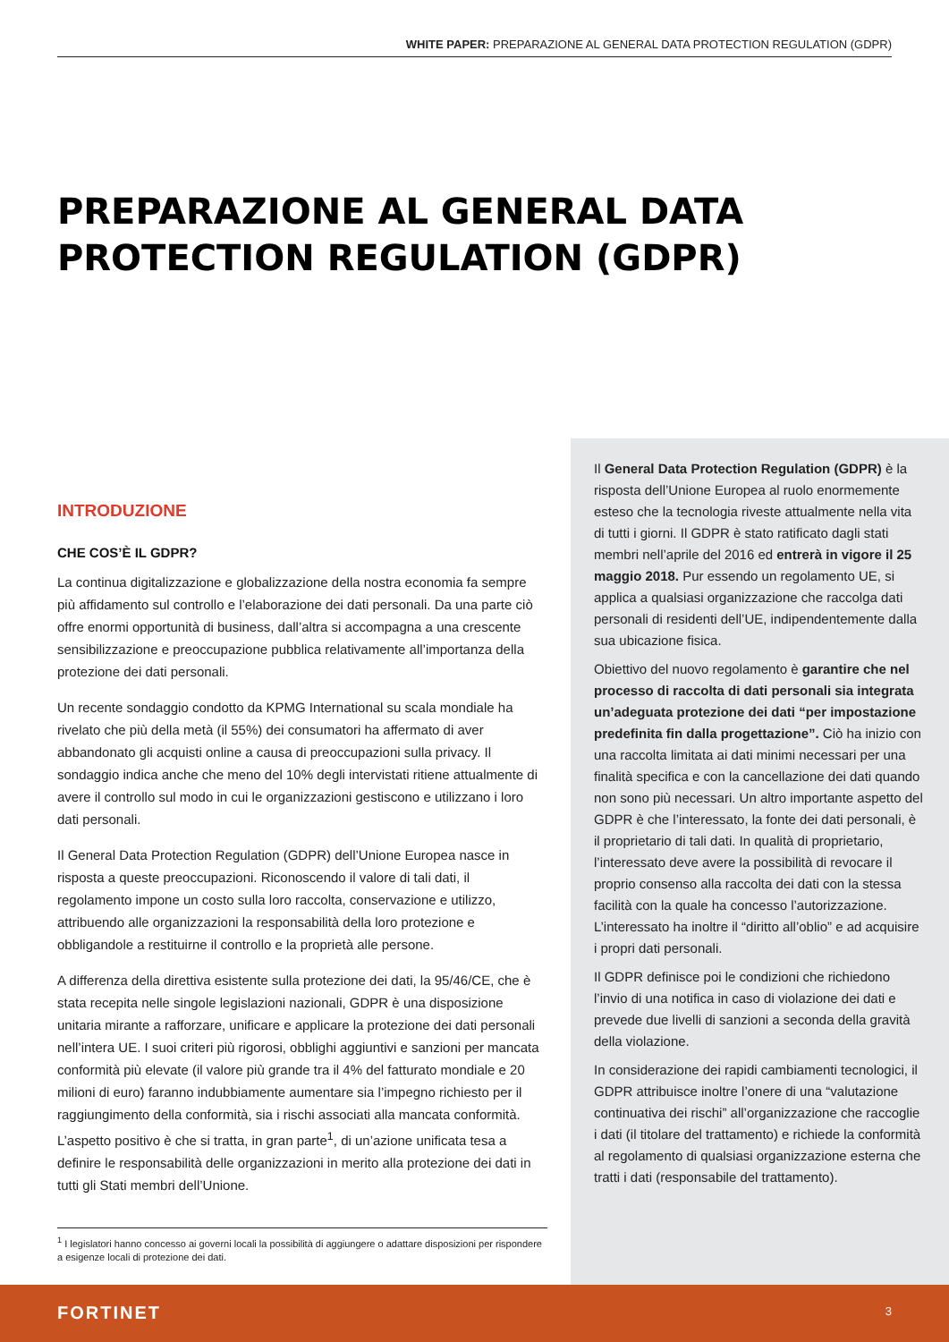WHITE PAPER: PREPARAZIONE AL GENERAL DATA PROTECTION REGULATION (GDPR)
PREPARAZIONE AL GENERAL DATA
PROTECTION REGULATION (GDPR)
INTRODUZIONE
CHE COS’È IL GDPR?
La continua digitalizzazione e globalizzazione della nostra economia fa sempre più affidamento sul controllo e l’elaborazione dei dati personali. Da una parte ciò offre enormi opportunità di business, dall’altra si accompagna a una crescente sensibilizzazione e preoccupazione pubblica relativamente all’importanza della protezione dei dati personali.
Un recente sondaggio condotto da KPMG International su scala mondiale ha rivelato che più della metà (il 55%) dei consumatori ha affermato di aver abbandonato gli acquisti online a causa di preoccupazioni sulla privacy. Il sondaggio indica anche che meno del 10% degli intervistati ritiene attualmente di avere il controllo sul modo in cui le organizzazioni gestiscono e utilizzano i loro dati personali.
Il General Data Protection Regulation (GDPR) dell’Unione Europea nasce in risposta a queste preoccupazioni. Riconoscendo il valore di tali dati, il regolamento impone un costo sulla loro raccolta, conservazione e utilizzo, attribuendo alle organizzazioni la responsabilità della loro protezione e obbligandole a restituirne il controllo e la proprietà alle persone.
A differenza della direttiva esistente sulla protezione dei dati, la 95/46/CE, che è stata recepita nelle singole legislazioni nazionali, GDPR è una disposizione unitaria mirante a rafforzare, unificare e applicare la protezione dei dati personali nell’intera UE. I suoi criteri più rigorosi, obblighi aggiuntivi e sanzioni per mancata conformità più elevate (il valore più grande tra il 4% del fatturato mondiale e 20 milioni di euro) faranno indubbiamente aumentare sia l’impegno richiesto per il raggiungimento della conformità, sia i rischi associati alla mancata conformità. L’aspetto positivo è che si tratta, in gran parte<sup>1</sup>, di un’azione unificata tesa a definire le responsabilità delle organizzazioni in merito alla protezione dei dati in tutti gli Stati membri dell’Unione.
<sup>1</sup> I legislatori hanno concesso ai governi locali la possibilità di aggiungere o adattare disposizioni per rispondere a esigenze locali di protezione dei dati.
Il General Data Protection Regulation (GDPR) è la risposta dell’Unione Europea al ruolo enormemente esteso che la tecnologia riveste attualmente nella vita di tutti i giorni. Il GDPR è stato ratificato dagli stati membri nell’aprile del 2016 ed entrerà in vigore il 25 maggio 2018. Pur essendo un regolamento UE, si applica a qualsiasi organizzazione che raccolga dati personali di residenti dell’UE, indipendentemente dalla sua ubicazione fisica.
Obiettivo del nuovo regolamento è garantire che nel processo di raccolta di dati personali sia integrata un’adeguata protezione dei dati “per impostazione predefinita fin dalla progettazione”. Ciò ha inizio con una raccolta limitata ai dati minimi necessari per una finalità specifica e con la cancellazione dei dati quando non sono più necessari. Un altro importante aspetto del GDPR è che l’interessato, la fonte dei dati personali, è il proprietario di tali dati. In qualità di proprietario, l’interessato deve avere la possibilità di revocare il proprio consenso alla raccolta dei dati con la stessa facilità con la quale ha concesso l’autorizzazione. L’interessato ha inoltre il “diritto all’oblio” e ad acquisire i propri dati personali.
Il GDPR definisce poi le condizioni che richiedono l’invio di una notifica in caso di violazione dei dati e prevede due livelli di sanzioni a seconda della gravità della violazione.
In considerazione dei rapidi cambiamenti tecnologici, il GDPR attribuisce inoltre l’onere di una “valutazione continuativa dei rischi” all’organizzazione che raccoglie i dati (il titolare del trattamento) e richiede la conformità al regolamento di qualsiasi organizzazione esterna che tratti i dati (responsabile del trattamento).
FORTINET 3